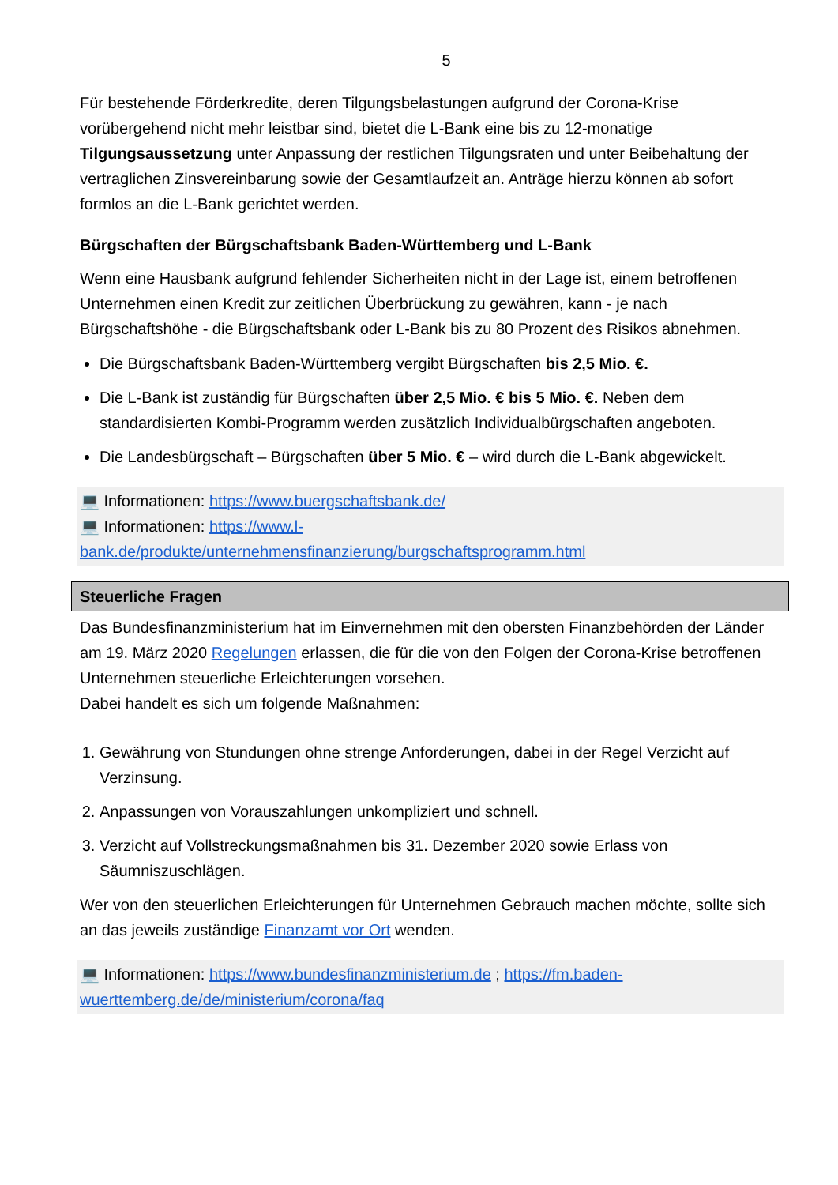5
Für bestehende Förderkredite, deren Tilgungsbelastungen aufgrund der Corona-Krise vorübergehend nicht mehr leistbar sind, bietet die L-Bank eine bis zu 12-monatige Tilgungsaussetzung unter Anpassung der restlichen Tilgungsraten und unter Beibehaltung der vertraglichen Zinsvereinbarung sowie der Gesamtlaufzeit an. Anträge hierzu können ab sofort formlos an die L-Bank gerichtet werden.
Bürgschaften der Bürgschaftsbank Baden-Württemberg und L-Bank
Wenn eine Hausbank aufgrund fehlender Sicherheiten nicht in der Lage ist, einem betroffenen Unternehmen einen Kredit zur zeitlichen Überbrückung zu gewähren, kann - je nach Bürgschaftshöhe - die Bürgschaftsbank oder L-Bank bis zu 80 Prozent des Risikos abnehmen.
Die Bürgschaftsbank Baden-Württemberg vergibt Bürgschaften bis 2,5 Mio. €.
Die L-Bank ist zuständig für Bürgschaften über 2,5 Mio. € bis 5 Mio. €. Neben dem standardisierten Kombi-Programm werden zusätzlich Individualbürgschaften angeboten.
Die Landesbürgschaft – Bürgschaften über 5 Mio. € – wird durch die L-Bank abgewickelt.
💻 Informationen: https://www.buergschaftsbank.de/
💻 Informationen: https://www.l-bank.de/produkte/unternehmensfinanzierung/burgschaftsprogramm.html
Steuerliche Fragen
Das Bundesfinanzministerium hat im Einvernehmen mit den obersten Finanzbehörden der Länder am 19. März 2020 Regelungen erlassen, die für die von den Folgen der Corona-Krise betroffenen Unternehmen steuerliche Erleichterungen vorsehen.
Dabei handelt es sich um folgende Maßnahmen:
1. Gewährung von Stundungen ohne strenge Anforderungen, dabei in der Regel Verzicht auf Verzinsung.
2. Anpassungen von Vorauszahlungen unkompliziert und schnell.
3. Verzicht auf Vollstreckungsmaßnahmen bis 31. Dezember 2020 sowie Erlass von Säumniszuschlägen.
Wer von den steuerlichen Erleichterungen für Unternehmen Gebrauch machen möchte, sollte sich an das jeweils zuständige Finanzamt vor Ort wenden.
💻 Informationen: https://www.bundesfinanzministerium.de ; https://fm.baden-wuerttemberg.de/de/ministerium/corona/faq